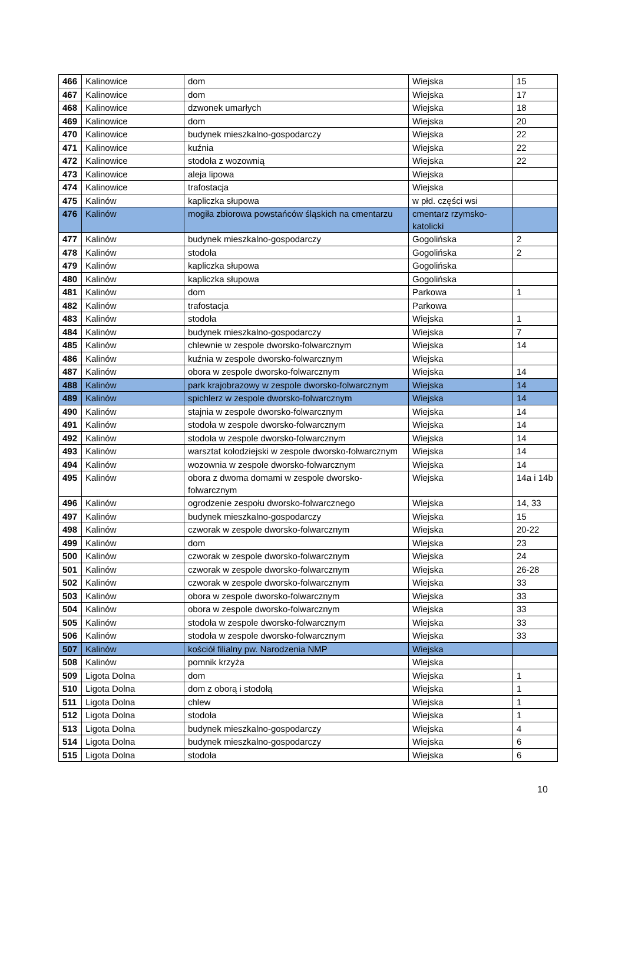| 466 | Kalinowice | dom | Wiejska | 15 |
| 467 | Kalinowice | dom | Wiejska | 17 |
| 468 | Kalinowice | dzwonek umarłych | Wiejska | 18 |
| 469 | Kalinowice | dom | Wiejska | 20 |
| 470 | Kalinowice | budynek mieszkalno-gospodarczy | Wiejska | 22 |
| 471 | Kalinowice | kuźnia | Wiejska | 22 |
| 472 | Kalinowice | stodoła z wozownią | Wiejska | 22 |
| 473 | Kalinowice | aleja lipowa | Wiejska | |
| 474 | Kalinowice | trafostacja | Wiejska | |
| 475 | Kalinów | kapliczka słupowa | w płd. części wsi | |
| 476 | Kalinów | mogiła zbiorowa powstańców śląskich na cmentarzu | cmentarz rzymsko-katolicki | |
| 477 | Kalinów | budynek mieszkalno-gospodarczy | Gogolińska | 2 |
| 478 | Kalinów | stodoła | Gogolińska | 2 |
| 479 | Kalinów | kapliczka słupowa | Gogolińska | |
| 480 | Kalinów | kapliczka słupowa | Gogolińska | |
| 481 | Kalinów | dom | Parkowa | 1 |
| 482 | Kalinów | trafostacja | Parkowa | |
| 483 | Kalinów | stodoła | Wiejska | 1 |
| 484 | Kalinów | budynek mieszkalno-gospodarczy | Wiejska | 7 |
| 485 | Kalinów | chlewnie w zespole dworsko-folwarcznym | Wiejska | 14 |
| 486 | Kalinów | kuźnia w zespole dworsko-folwarcznym | Wiejska | |
| 487 | Kalinów | obora w zespole dworsko-folwarcznym | Wiejska | 14 |
| 488 | Kalinów | park krajobrazowy w zespole dworsko-folwarcznym | Wiejska | 14 |
| 489 | Kalinów | spichlerz w zespole dworsko-folwarcznym | Wiejska | 14 |
| 490 | Kalinów | stajnia w zespole dworsko-folwarcznym | Wiejska | 14 |
| 491 | Kalinów | stodoła w zespole dworsko-folwarcznym | Wiejska | 14 |
| 492 | Kalinów | stodoła w zespole dworsko-folwarcznym | Wiejska | 14 |
| 493 | Kalinów | warsztat kołodziejski w zespole dworsko-folwarcznym | Wiejska | 14 |
| 494 | Kalinów | wozownia w zespole dworsko-folwarcznym | Wiejska | 14 |
| 495 | Kalinów | obora z dwoma domami w zespole dworsko-folwarcznym | Wiejska | 14a i 14b |
| 496 | Kalinów | ogrodzenie zespołu dworsko-folwarcznego | Wiejska | 14, 33 |
| 497 | Kalinów | budynek mieszkalno-gospodarczy | Wiejska | 15 |
| 498 | Kalinów | czworak w zespole dworsko-folwarcznym | Wiejska | 20-22 |
| 499 | Kalinów | dom | Wiejska | 23 |
| 500 | Kalinów | czworak w zespole dworsko-folwarcznym | Wiejska | 24 |
| 501 | Kalinów | czworak w zespole dworsko-folwarcznym | Wiejska | 26-28 |
| 502 | Kalinów | czworak w zespole dworsko-folwarcznym | Wiejska | 33 |
| 503 | Kalinów | obora w zespole dworsko-folwarcznym | Wiejska | 33 |
| 504 | Kalinów | obora w zespole dworsko-folwarcznym | Wiejska | 33 |
| 505 | Kalinów | stodoła w zespole dworsko-folwarcznym | Wiejska | 33 |
| 506 | Kalinów | stodoła w zespole dworsko-folwarcznym | Wiejska | 33 |
| 507 | Kalinów | kościół filialny pw. Narodzenia NMP | Wiejska | |
| 508 | Kalinów | pomnik krzyża | Wiejska | |
| 509 | Ligota Dolna | dom | Wiejska | 1 |
| 510 | Ligota Dolna | dom z oborą i stodołą | Wiejska | 1 |
| 511 | Ligota Dolna | chlew | Wiejska | 1 |
| 512 | Ligota Dolna | stodoła | Wiejska | 1 |
| 513 | Ligota Dolna | budynek mieszkalno-gospodarczy | Wiejska | 4 |
| 514 | Ligota Dolna | budynek mieszkalno-gospodarczy | Wiejska | 6 |
| 515 | Ligota Dolna | stodoła | Wiejska | 6 |
10